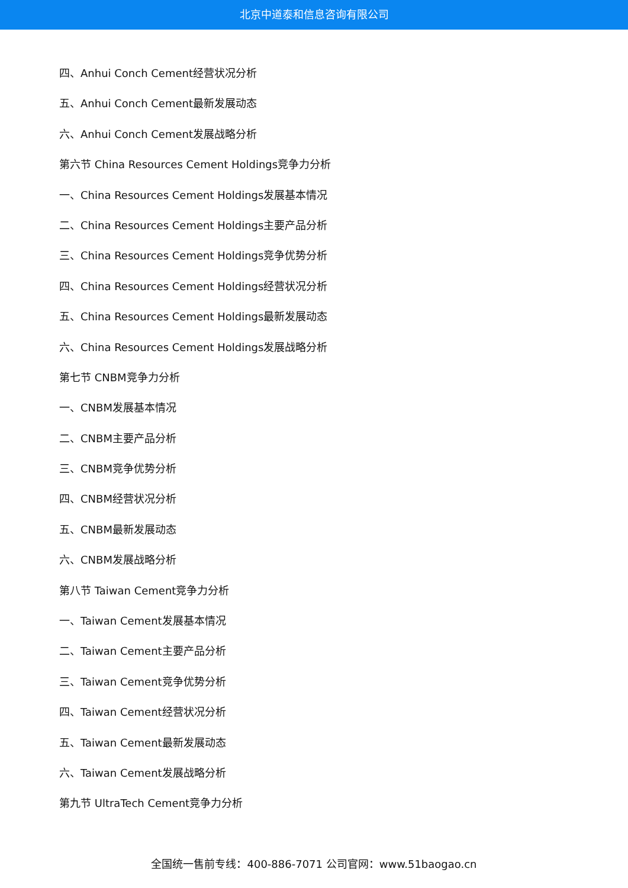北京中道泰和信息咨询有限公司
四、Anhui Conch Cement经营状况分析
五、Anhui Conch Cement最新发展动态
六、Anhui Conch Cement发展战略分析
第六节 China Resources Cement Holdings竞争力分析
一、China Resources Cement Holdings发展基本情况
二、China Resources Cement Holdings主要产品分析
三、China Resources Cement Holdings竞争优势分析
四、China Resources Cement Holdings经营状况分析
五、China Resources Cement Holdings最新发展动态
六、China Resources Cement Holdings发展战略分析
第七节 CNBM竞争力分析
一、CNBM发展基本情况
二、CNBM主要产品分析
三、CNBM竞争优势分析
四、CNBM经营状况分析
五、CNBM最新发展动态
六、CNBM发展战略分析
第八节 Taiwan Cement竞争力分析
一、Taiwan Cement发展基本情况
二、Taiwan Cement主要产品分析
三、Taiwan Cement竞争优势分析
四、Taiwan Cement经营状况分析
五、Taiwan Cement最新发展动态
六、Taiwan Cement发展战略分析
第九节 UltraTech Cement竞争力分析
全国统一售前专线：400-886-7071 公司官网：www.51baogao.cn